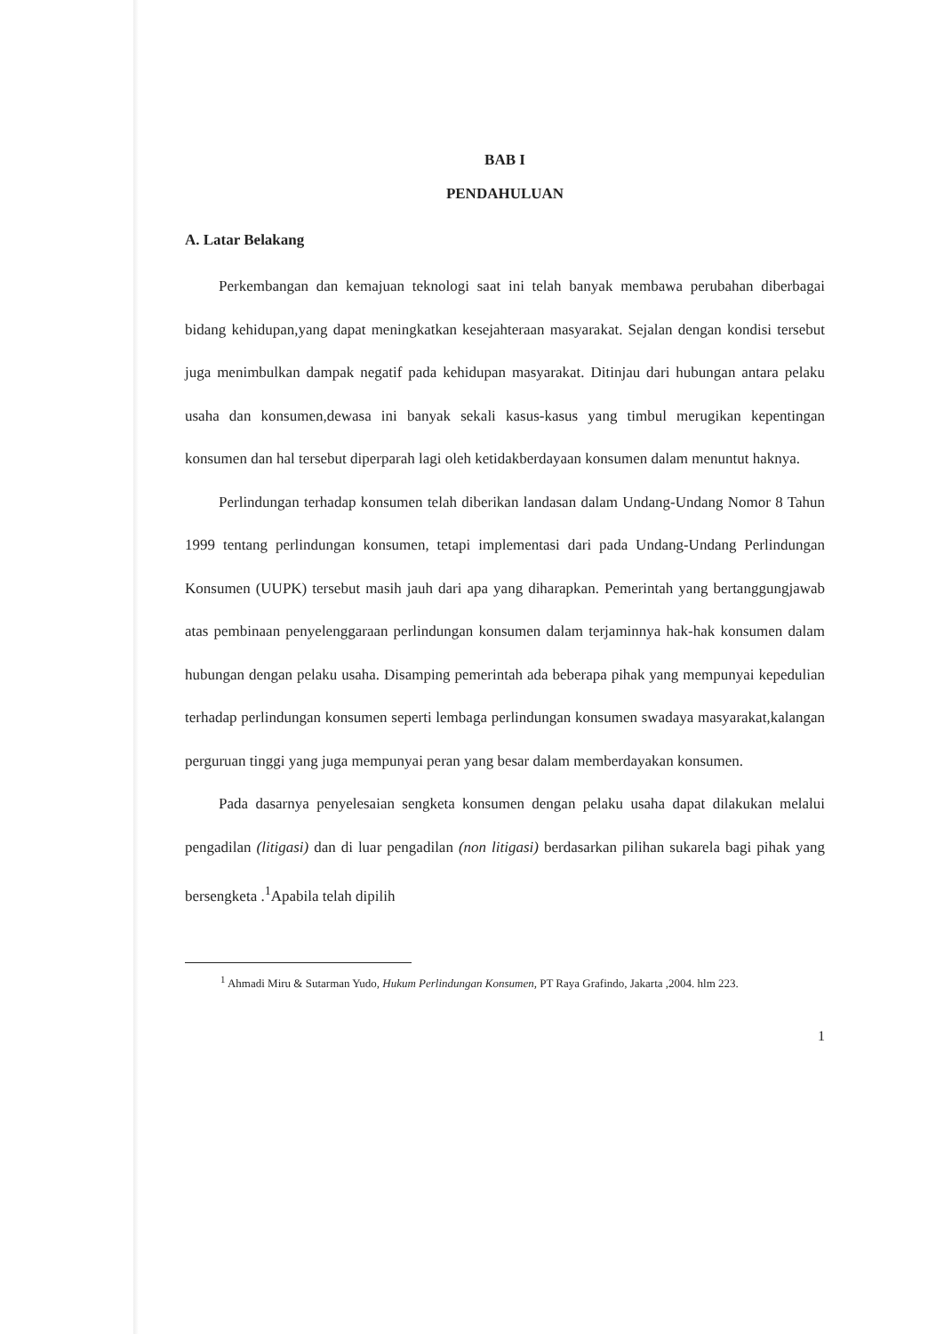BAB I
PENDAHULUAN
A. Latar Belakang
Perkembangan dan kemajuan teknologi saat ini telah banyak membawa perubahan diberbagai bidang kehidupan,yang dapat meningkatkan kesejahteraan masyarakat. Sejalan dengan kondisi tersebut juga menimbulkan dampak negatif pada kehidupan masyarakat. Ditinjau dari hubungan antara pelaku usaha dan konsumen,dewasa ini banyak sekali kasus-kasus yang timbul merugikan kepentingan konsumen dan hal tersebut diperparah lagi oleh ketidakberdayaan konsumen dalam menuntut haknya.
Perlindungan terhadap konsumen telah diberikan landasan dalam Undang-Undang Nomor 8 Tahun 1999 tentang perlindungan konsumen, tetapi implementasi dari pada Undang-Undang Perlindungan Konsumen (UUPK) tersebut masih jauh dari apa yang diharapkan. Pemerintah yang bertanggungjawab atas pembinaan penyelenggaraan perlindungan konsumen dalam terjaminnya hak-hak konsumen dalam hubungan dengan pelaku usaha. Disamping pemerintah ada beberapa pihak yang mempunyai kepedulian terhadap perlindungan konsumen seperti lembaga perlindungan konsumen swadaya masyarakat,kalangan perguruan tinggi yang juga mempunyai peran yang besar dalam memberdayakan konsumen.
Pada dasarnya penyelesaian sengketa konsumen dengan pelaku usaha dapat dilakukan melalui pengadilan (litigasi) dan di luar pengadilan (non litigasi) berdasarkan pilihan sukarela bagi pihak yang bersengketa .<sup>1</sup>Apabila telah dipilih
<sup>1</sup> Ahmadi Miru & Sutarman Yudo, Hukum Perlindungan Konsumen, PT Raya Grafindo, Jakarta ,2004. hlm 223.
1